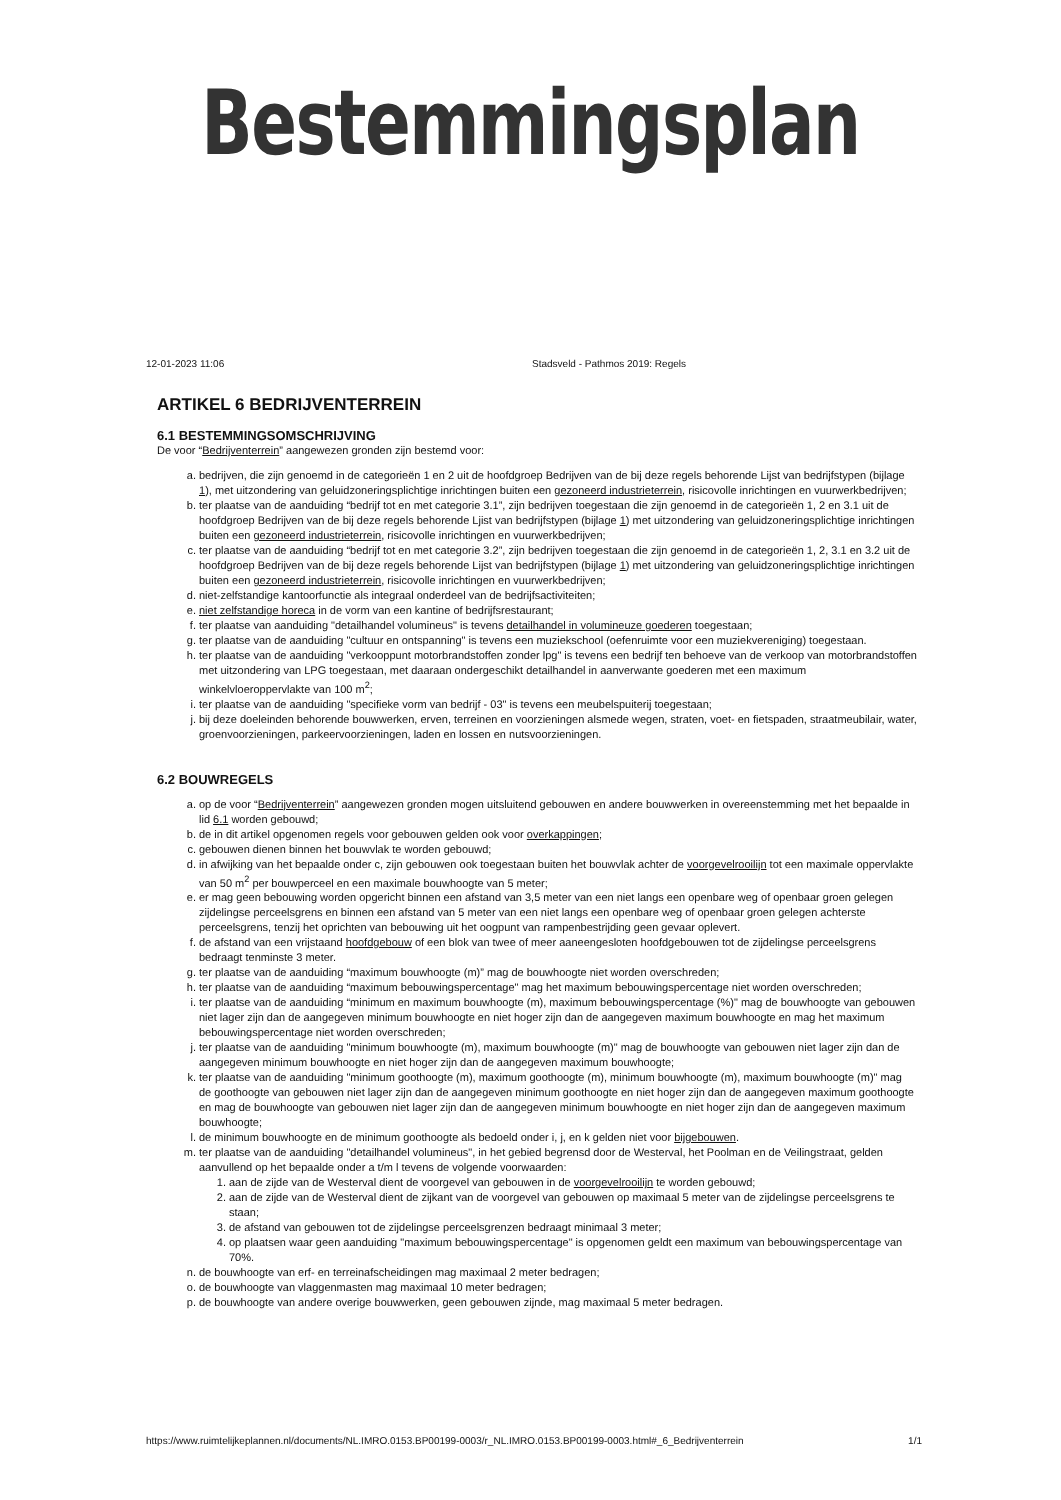Bestemmingsplan
12-01-2023 11:06 Stadsveld - Pathmos 2019: Regels
ARTIKEL 6 BEDRIJVENTERREIN
6.1 BESTEMMINGSOMSCHRIJVING
De voor “Bedrijventerrein” aangewezen gronden zijn bestemd voor:
a. bedrijven, die zijn genoemd in de categorieën 1 en 2 uit de hoofdgroep Bedrijven van de bij deze regels behorende Lijst van bedrijfstypen (bijlage 1), met uitzondering van geluidzoneringsplichtige inrichtingen buiten een gezoneerd industrieterrein, risicovolle inrichtingen en vuurwerkbedrijven;
b. ter plaatse van de aanduiding “bedrijf tot en met categorie 3.1”, zijn bedrijven toegestaan die zijn genoemd in de categorieën 1, 2 en 3.1 uit de hoofdgroep Bedrijven van de bij deze regels behorende Ljist van bedrijfstypen (bijlage 1) met uitzondering van geluidzoneringsplichtige inrichtingen buiten een gezoneerd industrieterrein, risicovolle inrichtingen en vuurwerkbedrijven;
c. ter plaatse van de aanduiding “bedrijf tot en met categorie 3.2”, zijn bedrijven toegestaan die zijn genoemd in de categorieën 1, 2, 3.1 en 3.2 uit de hoofdgroep Bedrijven van de bij deze regels behorende Lijst van bedrijfstypen (bijlage 1) met uitzondering van geluidzoneringsplichtige inrichtingen buiten een gezoneerd industrieterrein, risicovolle inrichtingen en vuurwerkbedrijven;
d. niet-zelfstandige kantoorfunctie als integraal onderdeel van de bedrijfsactiviteiten;
e. niet zelfstandige horeca in de vorm van een kantine of bedrijfsrestaurant;
f. ter plaatse van aanduiding "detailhandel volumineus" is tevens detailhandel in volumineuze goederen toegestaan;
g. ter plaatse van de aanduiding "cultuur en ontspanning" is tevens een muziekschool (oefenruimte voor een muziekvereniging) toegestaan.
h. ter plaatse van de aanduiding "verkooppunt motorbrandstoffen zonder lpg" is tevens een bedrijf ten behoeve van de verkoop van motorbrandstoffen met uitzondering van LPG toegestaan, met daaraan ondergeschikt detailhandel in aanverwante goederen met een maximum winkelvloeroppervlakte van 100 m<sup>2</sup>;
i. ter plaatse van de aanduiding "specifieke vorm van bedrijf - 03" is tevens een meubelspuiterij toegestaan;
j. bij deze doeleinden behorende bouwwerken, erven, terreinen en voorzieningen alsmede wegen, straten, voet- en fietspaden, straatmeubilair, water, groenvoorzieningen, parkeervoorzieningen, laden en lossen en nutsvoorzieningen.
6.2 BOUWREGELS
a. op de voor “Bedrijventerrein” aangewezen gronden mogen uitsluitend gebouwen en andere bouwwerken in overeenstemming met het bepaalde in lid 6.1 worden gebouwd;
b. de in dit artikel opgenomen regels voor gebouwen gelden ook voor overkappingen;
c. gebouwen dienen binnen het bouwvlak te worden gebouwd;
d. in afwijking van het bepaalde onder c, zijn gebouwen ook toegestaan buiten het bouwvlak achter de voorgevelrooilijn tot een maximale oppervlakte van 50 m<sup>2</sup> per bouwperceel en een maximale bouwhoogte van 5 meter;
e. er mag geen bebouwing worden opgericht binnen een afstand van 3,5 meter van een niet langs een openbare weg of openbaar groen gelegen zijdelingse perceelsgrens en binnen een afstand van 5 meter van een niet langs een openbare weg of openbaar groen gelegen achterste perceelsgrens, tenzij het oprichten van bebouwing uit het oogpunt van rampenbestrijding geen gevaar oplevert.
f. de afstand van een vrijstaand hoofdgebouw of een blok van twee of meer aaneengesloten hoofdgebouwen tot de zijdelingse perceelsgrens bedraagt tenminste 3 meter.
g. ter plaatse van de aanduiding “maximum bouwhoogte (m)” mag de bouwhoogte niet worden overschreden;
h. ter plaatse van de aanduiding “maximum bebouwingspercentage" mag het maximum bebouwingspercentage niet worden overschreden;
i. ter plaatse van de aanduiding “minimum en maximum bouwhoogte (m), maximum bebouwingspercentage (%)" mag de bouwhoogte van gebouwen niet lager zijn dan de aangegeven minimum bouwhoogte en niet hoger zijn dan de aangegeven maximum bouwhoogte en mag het maximum bebouwingspercentage niet worden overschreden;
j. ter plaatse van de aanduiding "minimum bouwhoogte (m), maximum bouwhoogte (m)" mag de bouwhoogte van gebouwen niet lager zijn dan de aangegeven minimum bouwhoogte en niet hoger zijn dan de aangegeven maximum bouwhoogte;
k. ter plaatse van de aanduiding "minimum goothoogte (m), maximum goothoogte (m), minimum bouwhoogte (m), maximum bouwhoogte (m)" mag de goothoogte van gebouwen niet lager zijn dan de aangegeven minimum goothoogte en niet hoger zijn dan de aangegeven maximum goothoogte en mag de bouwhoogte van gebouwen niet lager zijn dan de aangegeven minimum bouwhoogte en niet hoger zijn dan de aangegeven maximum bouwhoogte;
l. de minimum bouwhoogte en de minimum goothoogte als bedoeld onder i, j, en k gelden niet voor bijgebouwen.
m. ter plaatse van de aanduiding "detailhandel volumineus", in het gebied begrensd door de Westerval, het Poolman en de Veilingstraat, gelden aanvullend op het bepaalde onder a t/m l tevens de volgende voorwaarden:
1. aan de zijde van de Westerval dient de voorgevel van gebouwen in de voorgevelrooilijn te worden gebouwd;
2. aan de zijde van de Westerval dient de zijkant van de voorgevel van gebouwen op maximaal 5 meter van de zijdelingse perceelsgrens te staan;
3. de afstand van gebouwen tot de zijdelingse perceelsgrenzen bedraagt minimaal 3 meter;
4. op plaatsen waar geen aanduiding "maximum bebouwingspercentage" is opgenomen geldt een maximum van bebouwingspercentage van 70%.
n. de bouwhoogte van erf- en terreinafscheidingen mag maximaal 2 meter bedragen;
o. de bouwhoogte van vlaggenmasten mag maximaal 10 meter bedragen;
p. de bouwhoogte van andere overige bouwwerken, geen gebouwen zijnde, mag maximaal 5 meter bedragen.
https://www.ruimtelijkeplannen.nl/documents/NL.IMRO.0153.BP00199-0003/r_NL.IMRO.0153.BP00199-0003.html#_6_Bedrijventerrein 1/1